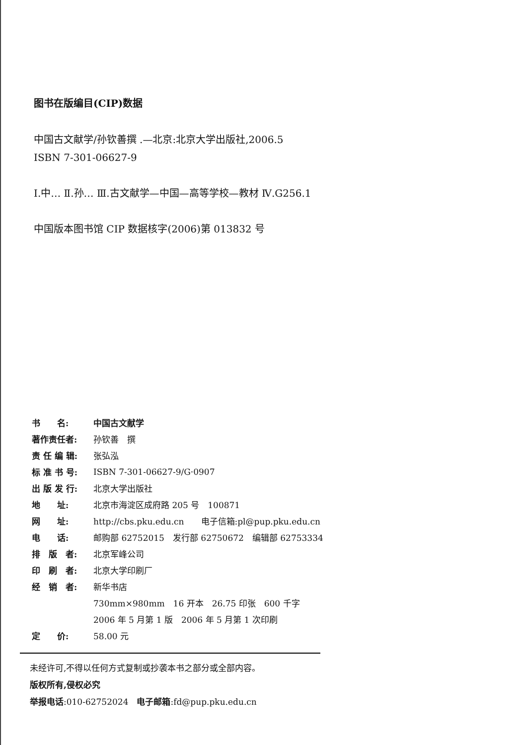图书在版编目(CIP)数据
中国古文献学/孙钦善撰 .—北京:北京大学出版社,2006.5
ISBN 7-301-06627-9
Ⅰ.中… Ⅱ.孙… Ⅲ.古文献学—中国—高等学校—教材 Ⅳ.G256.1
中国版本图书馆 CIP 数据核字(2006)第 013832 号
| 书 名: | 中国古文献学 |
| 著作责任者: | 孙钦善 撰 |
| 责 任 编 辑: | 张弘泓 |
| 标 准 书 号: | ISBN 7-301-06627-9/G·0907 |
| 出 版 发 行: | 北京大学出版社 |
| 地 址: | 北京市海淀区成府路 205 号 100871 |
| 网 址: | http://cbs.pku.edu.cn 电子信箱:pl@pup.pku.edu.cn |
| 电 话: | 邮购部 62752015 发行部 62750672 编辑部 62753334 |
| 排 版 者: | 北京军峰公司 |
| 印 刷 者: | 北京大学印刷厂 |
| 经 销 者: | 新华书店 |
| | 730mm×980mm 16 开本 26.75 印张 600 千字 |
| | 2006 年 5 月第 1 版 2006 年 5 月第 1 次印刷 |
| 定 价: | 58.00 元 |
未经许可,不得以任何方式复制或抄袭本书之部分或全部内容。
版权所有,侵权必究
举报电话:010-62752024　电子邮箱:fd@pup.pku.edu.cn